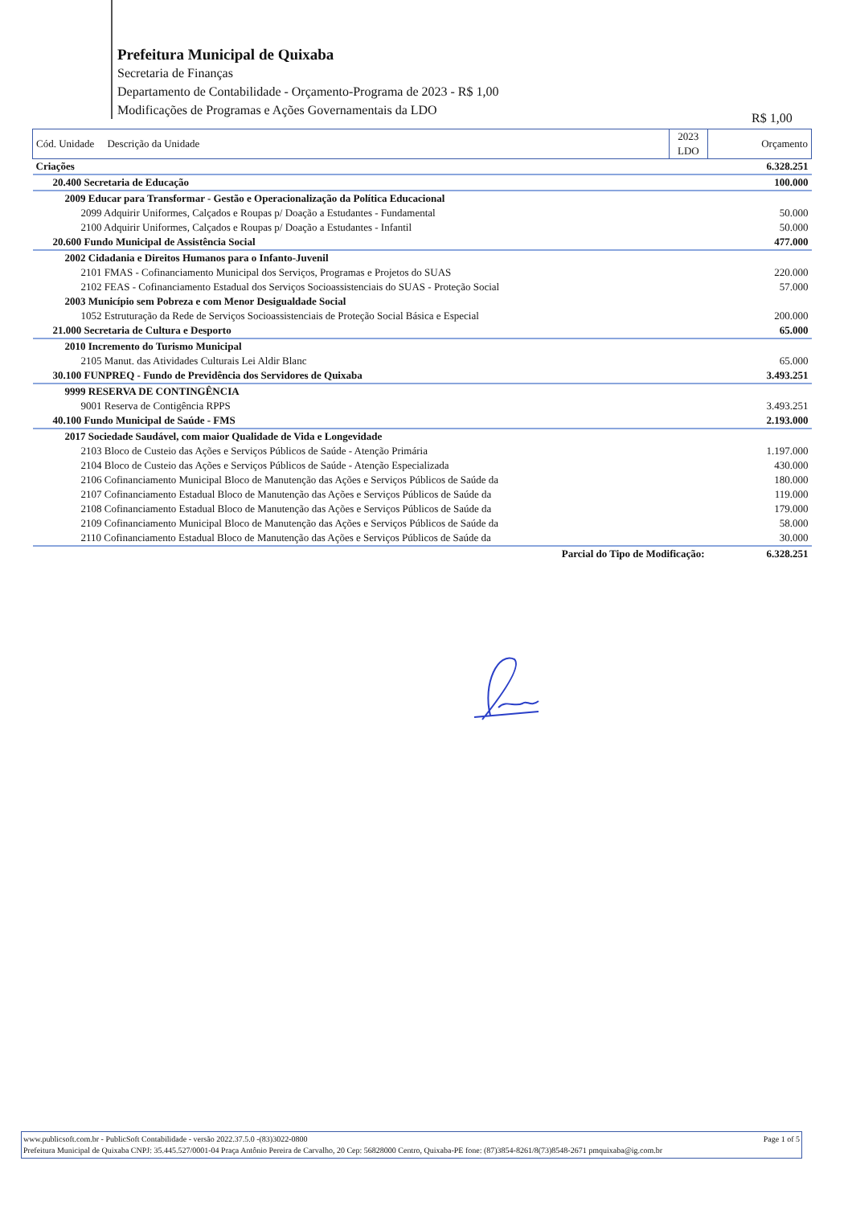Prefeitura Municipal de Quixaba
Secretaria de Finanças
Departamento de Contabilidade - Orçamento-Programa de 2023 - R$ 1,00
Modificações de Programas e Ações Governamentais da LDO
R$ 1,00
| Cód. Unidade Descrição da Unidade | 2023 LDO | Orçamento |
| --- | --- | --- |
| Criações | | 6.328.251 |
| 20.400 Secretaria de Educação | | 100.000 |
| 2009 Educar para Transformar - Gestão e Operacionalização da Política Educacional | | |
| 2099 Adquirir Uniformes, Calçados e Roupas p/ Doação a Estudantes - Fundamental | | 50.000 |
| 2100 Adquirir Uniformes, Calçados e Roupas p/ Doação a Estudantes - Infantil | | 50.000 |
| 20.600 Fundo Municipal de Assistência Social | | 477.000 |
| 2002 Cidadania e Direitos Humanos para o Infanto-Juvenil | | |
| 2101 FMAS - Cofinanciamento Municipal dos Serviços, Programas e Projetos do SUAS | | 220.000 |
| 2102 FEAS - Cofinanciamento Estadual dos Serviços Socioassistenciais do SUAS - Proteção Social | | 57.000 |
| 2003 Município sem Pobreza e com Menor Desigualdade Social | | |
| 1052 Estruturação da Rede de Serviços Socioassistenciais de Proteção Social Básica e Especial | | 200.000 |
| 21.000 Secretaria de Cultura e Desporto | | 65.000 |
| 2010 Incremento do Turismo Municipal | | |
| 2105 Manut. das Atividades Culturais Lei Aldir Blanc | | 65.000 |
| 30.100 FUNPREQ - Fundo de Previdência dos Servidores de Quixaba | | 3.493.251 |
| 9999 RESERVA DE CONTINGÊNCIA | | |
| 9001 Reserva de Contigência RPPS | | 3.493.251 |
| 40.100 Fundo Municipal de Saúde - FMS | | 2.193.000 |
| 2017 Sociedade Saudável, com maior Qualidade de Vida e Longevidade | | |
| 2103 Bloco de Custeio das Ações e Serviços Públicos de Saúde - Atenção Primária | | 1.197.000 |
| 2104 Bloco de Custeio das Ações e Serviços Públicos de Saúde - Atenção Especializada | | 430.000 |
| 2106 Cofinanciamento Municipal Bloco de Manutenção das Ações e Serviços Públicos de Saúde da | | 180.000 |
| 2107 Cofinanciamento Estadual Bloco de Manutenção das Ações e Serviços Públicos de Saúde da | | 119.000 |
| 2108 Cofinanciamento Estadual Bloco de Manutenção das Ações e Serviços Públicos de Saúde da | | 179.000 |
| 2109 Cofinanciamento Municipal Bloco de Manutenção das Ações e Serviços Públicos de Saúde da | | 58.000 |
| 2110 Cofinanciamento Estadual Bloco de Manutenção das Ações e Serviços Públicos de Saúde da | | 30.000 |
| Parcial do Tipo de Modificação: | | 6.328.251 |
www.publicsoft.com.br - PublicSoft Contabilidade - versão 2022.37.5.0 -(83)3022-0800 Page 1 of 5
Prefeitura Municipal de Quixaba CNPJ: 35.445.527/0001-04 Praça Antônio Pereira de Carvalho, 20 Cep: 56828000 Centro, Quixaba-PE fone: (87)3854-8261/8(73)8548-2671 pmquixaba@ig.com.br